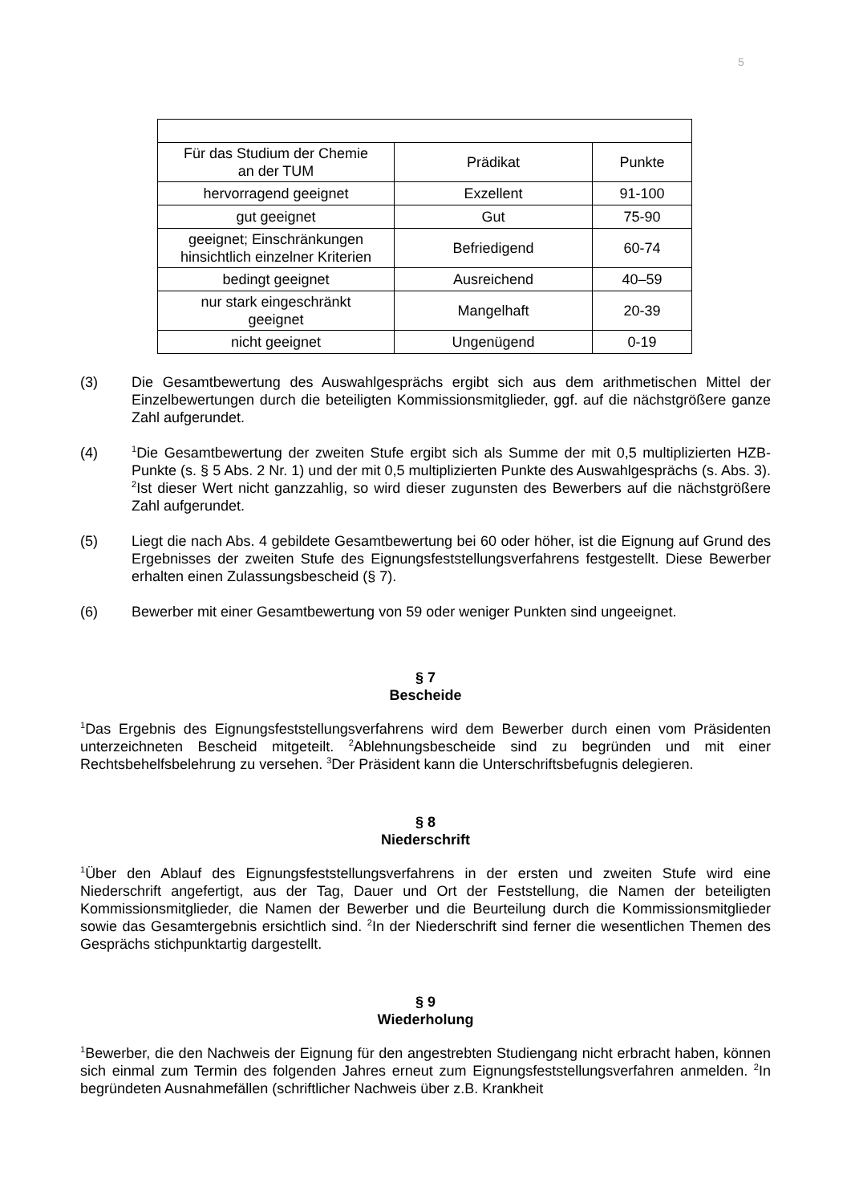5
| Für das Studium der Chemie an der TUM | Prädikat | Punkte |
| hervorragend geeignet | Exzellent | 91-100 |
| gut geeignet | Gut | 75-90 |
| geeignet; Einschränkungen hinsichtlich einzelner Kriterien | Befriedigend | 60-74 |
| bedingt geeignet | Ausreichend | 40–59 |
| nur stark eingeschränkt geeignet | Mangelhaft | 20-39 |
| nicht geeignet | Ungenügend | 0-19 |
(3) Die Gesamtbewertung des Auswahlgesprächs ergibt sich aus dem arithmetischen Mittel der Einzelbewertungen durch die beteiligten Kommissionsmitglieder, ggf. auf die nächstgrößere ganze Zahl aufgerundet.
(4)
<sup>1</sup> Die Gesamtbewertung der zweiten Stufe ergibt sich als Summe der mit 0,5 multiplizierten HZB-Punkte (s. § 5 Abs. 2 Nr. 1) und der mit 0,5 multiplizierten Punkte des Auswahlgesprächs (s. Abs. 3). <sup>2</sup>Ist dieser Wert nicht ganzzahlig, so wird dieser zugunsten des Bewerbers auf die nächstgrößere Zahl aufgerundet.
(5) Liegt die nach Abs. 4 gebildete Gesamtbewertung bei 60 oder höher, ist die Eignung auf Grund des Ergebnisses der zweiten Stufe des Eignungsfeststellungsverfahrens festgestellt. Diese Bewerber erhalten einen Zulassungsbescheid (§ 7).
(6) Bewerber mit einer Gesamtbewertung von 59 oder weniger Punkten sind ungeeignet.
§ 7
Bescheide
<sup>1</sup> Das Ergebnis des Eignungsfeststellungsverfahrens wird dem Bewerber durch einen vom Präsidenten unterzeichneten Bescheid mitgeteilt. <sup>2</sup>Ablehnungsbescheide sind zu begründen und mit einer Rechtsbehelfsbelehrung zu versehen. <sup>3</sup>Der Präsident kann die Unterschriftsbefugnis delegieren.
§ 8
Niederschrift
<sup>1</sup> Über den Ablauf des Eignungsfeststellungsverfahrens in der ersten und zweiten Stufe wird eine Niederschrift angefertigt, aus der Tag, Dauer und Ort der Feststellung, die Namen der beteiligten Kommissionsmitglieder, die Namen der Bewerber und die Beurteilung durch die Kommissionsmitglieder sowie das Gesamtergebnis ersichtlich sind. <sup>2</sup>In der Niederschrift sind ferner die wesentlichen Themen des Gesprächs stichpunktartig dargestellt.
§ 9
Wiederholung
<sup>1</sup> Bewerber, die den Nachweis der Eignung für den angestrebten Studiengang nicht erbracht haben, können sich einmal zum Termin des folgenden Jahres erneut zum Eignungsfeststellungsverfahren anmelden. <sup>2</sup>In begründeten Ausnahmefällen (schriftlicher Nachweis über z.B. Krankheit